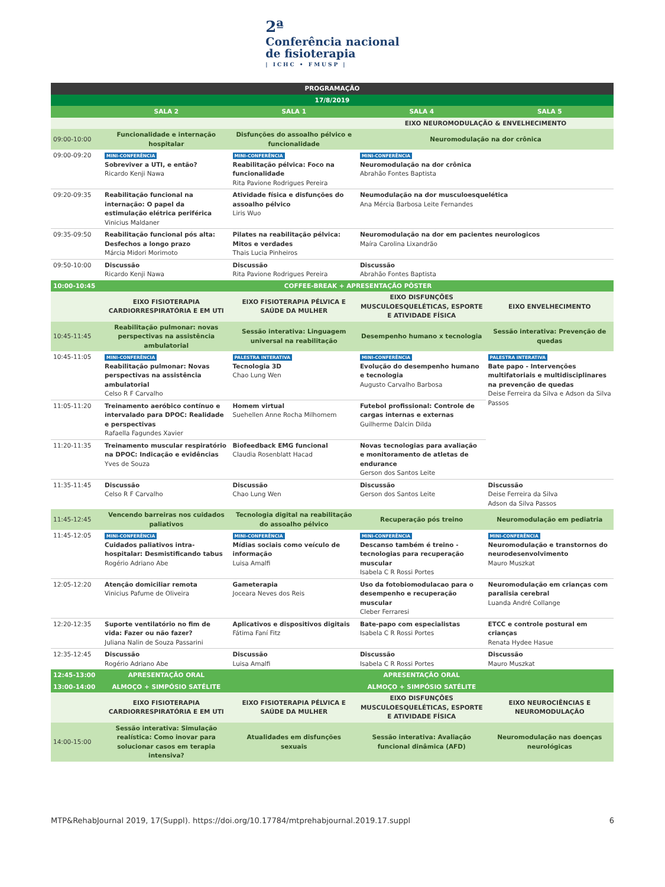2ª
Conferência nacional
de fisioterapia
| ICHC • FMUSP |
| PROGRAMAÇÃO | | | | |
| --- | --- | --- | --- | --- |
| 17/8/2019 | | | | |
| | SALA 2 | SALA 1 | SALA 4 | SALA 5 |
| | | | EIXO NEUROMODULAÇÃO & ENVELHECIMENTO | |
| 09:00-10:00 | Funcionalidade e internação hospitalar | Disfunções do assoalho pélvico e funcionalidade | Neuromodulação na dor crônica | |
| 09:00-09:20 | MINI-CONFERÊNCIA Sobreviver a UTI, e então? Ricardo Kenji Nawa | MINI-CONFERÊNCIA Reabilitação pélvica: Foco na funcionalidade Rita Pavione Rodrigues Pereira | MINI-CONFERÊNCIA Neuromodulação na dor crônica Abrahão Fontes Baptista | |
| 09:20-09:35 | Reabilitação funcional na internação: O papel da estimulação elétrica periférica Vinicius Maldaner | Atividade física e disfunções do assoalho pélvico Liris Wuo | Neumodulação na dor musculoesquelética Ana Mércia Barbosa Leite Fernandes | |
| 09:35-09:50 | Reabilitação funcional pós alta: Desfechos a longo prazo Márcia Midori Morimoto | Pilates na reabilitação pélvica: Mitos e verdades Thais Lucia Pinheiros | Neuromodulação na dor em pacientes neurologicos Maíra Carolina Lixandrão | |
| 09:50-10:00 | Discussão Ricardo Kenji Nawa | Discussão Rita Pavione Rodrigues Pereira | Discussão Abrahão Fontes Baptista | |
| 10:00-10:45 | COFFEE-BREAK + APRESENTAÇÃO PÔSTER | | | |
| | EIXO FISIOTERAPIA CARDIORRESPIRATÓRIA E EM UTI | EIXO FISIOTERAPIA PÉLVICA E SAÚDE DA MULHER | EIXO DISFUNÇÕES MUSCULOESQUELÉTICAS, ESPORTE E ATIVIDADE FÍSICA | EIXO ENVELHECIMENTO |
| 10:45-11:45 | Reabilitação pulmonar: novas perspectivas na assistência ambulatorial | Sessão interativa: Linguagem universal na reabilitação | Desempenho humano x tecnologia | Sessão interativa: Prevenção de quedas |
| 10:45-11:05 | MINI-CONFERÊNCIA Reabilitação pulmonar: Novas perspectivas na assistência ambulatorial Celso R F Carvalho | PALESTRA INTERATIVA Tecnologia 3D Chao Lung Wen | MINI-CONFERÊNCIA Evolução do desempenho humano e tecnologia Augusto Carvalho Barbosa | PALESTRA INTERATIVA Bate papo - Intervenções multifatoriais e multidisciplinares na prevenção de quedas Deise Ferreira da Silva e Adson da Silva Passos |
| 11:05-11:20 | Treinamento aeróbico contínuo e intervalado para DPOC: Realidade e perspectivas Rafaella Fagundes Xavier | Homem virtual Suehellen Anne Rocha Milhomem | Futebol profissional: Controle de cargas internas e externas Guilherme Dalcin Dilda | |
| 11:20-11:35 | Treinamento muscular respiratório na DPOC: Indicação e evidências Yves de Souza | Biofeedback EMG funcional Claudia Rosenblatt Hacad | Novas tecnologias para avaliação e monitoramento de atletas de endurance Gerson dos Santos Leite | |
| 11:35-11:45 | Discussão Celso R F Carvalho | Discussão Chao Lung Wen | Discussão Gerson dos Santos Leite | Discussão Deise Ferreira da Silva Adson da Silva Passos |
| 11:45-12:45 | Vencendo barreiras nos cuidados paliativos | Tecnologia digital na reabilitação do assoalho pélvico | Recuperação pós treino | Neuromodulação em pediatria |
| 11:45-12:05 | MINI-CONFERÊNCIA Cuidados paliativos intra-hospitalar: Desmistificando tabus Rogério Adriano Abe | MINI-CONFERÊNCIA Mídias sociais como veículo de informação Luisa Amalfi | MINI-CONFERÊNCIA Descanso também é treino - tecnologias para recuperação muscular Isabela C R Rossi Portes | MINI-CONFERÊNCIA Neuromodulação e transtornos do neurodesenvolvimento Mauro Muszkat |
| 12:05-12:20 | Atenção domiciliar remota Vinicius Pafume de Oliveira | Gameterapia Joceara Neves dos Reis | Uso da fotobiomodulacao para o desempenho e recuperação muscular Cleber Ferraresi | Neuromodulação em crianças com paralisia cerebral Luanda André Collange |
| 12:20-12:35 | Suporte ventilatório no fim de vida: Fazer ou não fazer? Juliana Nalin de Souza Passarini | Aplicativos e dispositivos digitais Fátima Faní Fitz | Bate-papo com especialistas Isabela C R Rossi Portes | ETCC e controle postural em crianças Renata Hydee Hasue |
| 12:35-12:45 | Discussão Rogério Adriano Abe | Discussão Luisa Amalfi | Discussão Isabela C R Rossi Portes | Discussão Mauro Muszkat |
| 12:45-13:00 | APRESENTAÇÃO ORAL | | APRESENTAÇÃO ORAL | |
| 13:00-14:00 | ALMOÇO + SIMPÓSIO SATÉLITE | | ALMOÇO + SIMPÓSIO SATÉLITE | |
| | EIXO FISIOTERAPIA CARDIORRESPIRATÓRIA E EM UTI | EIXO FISIOTERAPIA PÉLVICA E SAÚDE DA MULHER | EIXO DISFUNÇÕES MUSCULOESQUELÉTICAS, ESPORTE E ATIVIDADE FÍSICA | EIXO NEUROCIÊNCIAS E NEUROMODULAÇÃO |
| 14:00-15:00 | Sessão interativa: Simulação realística: Como inovar para solucionar casos em terapia intensiva? | Atualidades em disfunções sexuais | Sessão interativa: Avaliação funcional dinâmica (AFD) | Neuromodulação nas doenças neurológicas |
MTP&RehabJournal 2019, 17(Suppl). https://doi.org/10.17784/mtprehabjournal.2019.17.suppl 6